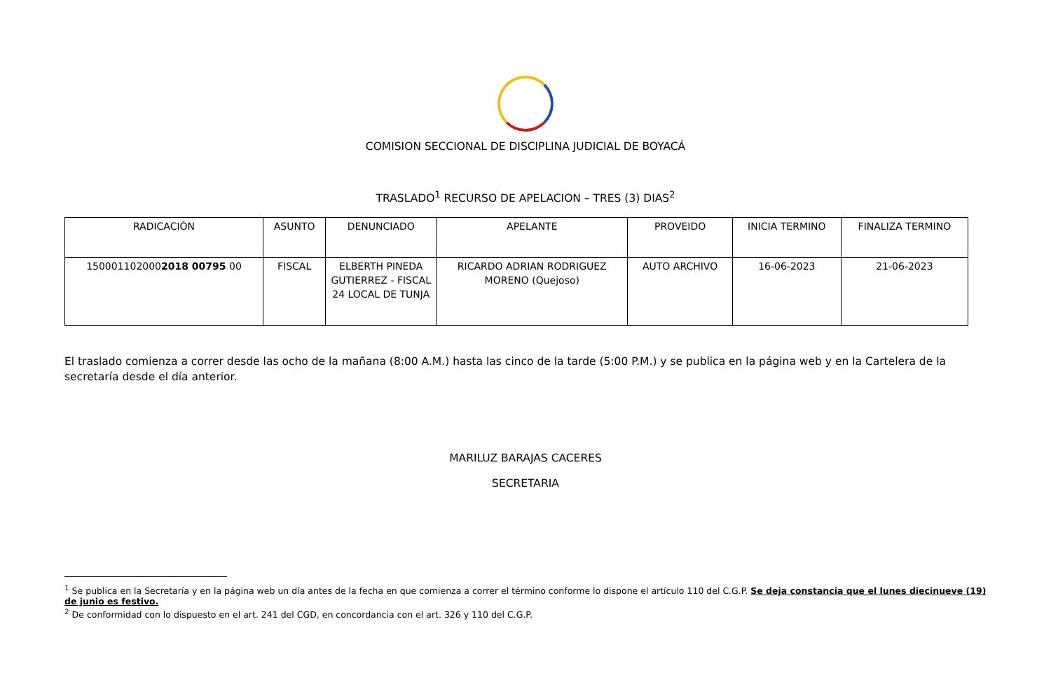COMISION SECCIONAL DE DISCIPLINA JUDICIAL DE BOYACÁ
TRASLADO<sup>1</sup> RECURSO DE APELACION – TRES (3) DIAS<sup>2</sup>
| RADICACIÓN | ASUNTO | DENUNCIADO | APELANTE | PROVEIDO | INICIA TERMINO | FINALIZA TERMINO |
| --- | --- | --- | --- | --- | --- | --- |
| 150001102000 2018 00795 00 | FISCAL | ELBERTH PINEDA GUTIERREZ - FISCAL 24 LOCAL DE TUNJA | RICARDO ADRIAN RODRIGUEZ MORENO (Quejoso) | AUTO ARCHIVO | 16-06-2023 | 21-06-2023 |
El traslado comienza a correr desde las ocho de la mañana (8:00 A.M.) hasta las cinco de la tarde (5:00 P.M.) y se publica en la página web y en la Cartelera de la secretaría desde el día anterior.
MARILUZ BARAJAS CACERES
SECRETARIA
<sup>1</sup> Se publica en la Secretaría y en la página web un día antes de la fecha en que comienza a correr el término conforme lo dispone el artículo 110 del C.G.P. Se deja constancia que el lunes diecinueve (19) de junio es festivo.
<sup>2</sup> De conformidad con lo dispuesto en el art. 241 del CGD, en concordancia con el art. 326 y 110 del C.G.P.